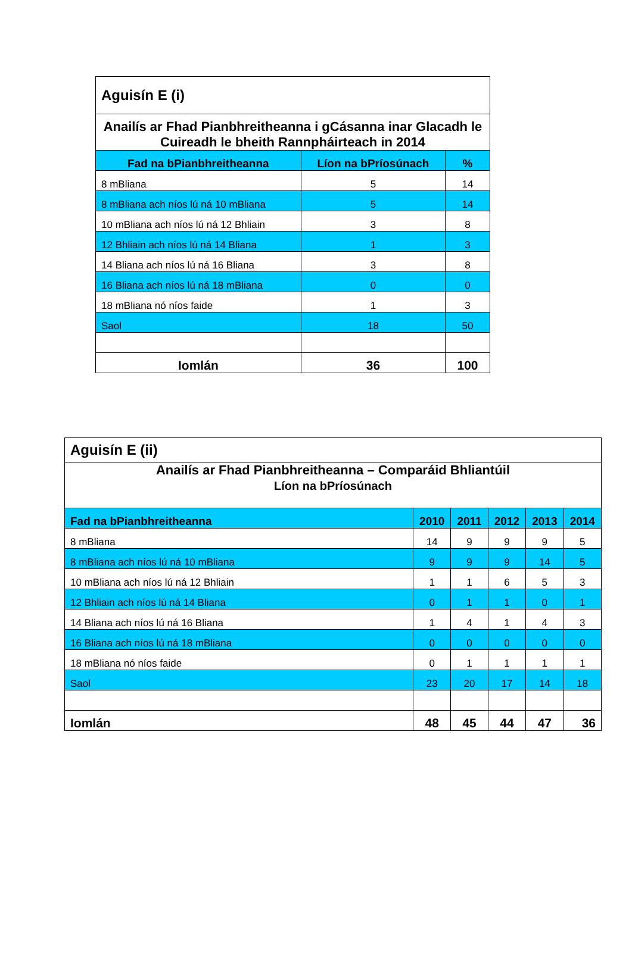| Aguisín E (i) | | |
| Anailís ar Fhad Pianbhreitheanna i gCásanna inar Glacadh le Cuireadh le bheith Rannpháirteach in 2014 | | |
| Fad na bPianbhreitheanna | Líon na bPríosúnach | % |
| 8 mBliana | 5 | 14 |
| 8 mBliana ach níos lú ná 10 mBliana | 5 | 14 |
| 10 mBliana ach níos lú ná 12 Bhliain | 3 | 8 |
| 12 Bhliain ach níos lú ná 14 Bliana | 1 | 3 |
| 14 Bliana ach níos lú ná 16 Bliana | 3 | 8 |
| 16 Bliana ach níos lú ná 18 mBliana | 0 | 0 |
| 18 mBliana nó níos faide | 1 | 3 |
| Saol | 18 | 50 |
| Iomlán | 36 | 100 |
| Aguisín E (ii) | | | | | |
| Anailís ar Fhad Pianbhreitheanna – Comparáid Bhliantúil Líon na bPríosúnach | | | | | |
| Fad na bPianbhreitheanna | 2010 | 2011 | 2012 | 2013 | 2014 |
| 8 mBliana | 14 | 9 | 9 | 9 | 5 |
| 8 mBliana ach níos lú ná 10 mBliana | 9 | 9 | 9 | 14 | 5 |
| 10 mBliana ach níos lú ná 12 Bhliain | 1 | 1 | 6 | 5 | 3 |
| 12 Bhliain ach níos lú ná 14 Bliana | 0 | 1 | 1 | 0 | 1 |
| 14 Bliana ach níos lú ná 16 Bliana | 1 | 4 | 1 | 4 | 3 |
| 16 Bliana ach níos lú ná 18 mBliana | 0 | 0 | 0 | 0 | 0 |
| 18 mBliana nó níos faide | 0 | 1 | 1 | 1 | 1 |
| Saol | 23 | 20 | 17 | 14 | 18 |
| Iomlán | 48 | 45 | 44 | 47 | 36 |